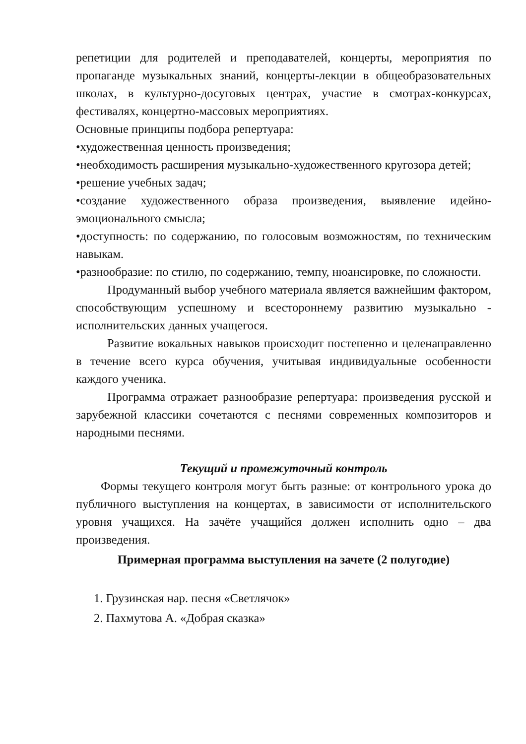репетиции для родителей и преподавателей, концерты, мероприятия по пропаганде музыкальных знаний, концерты-лекции в общеобразовательных школах, в культурно-досуговых центрах, участие в смотрах-конкурсах, фестивалях, концертно-массовых мероприятиях.
Основные принципы подбора репертуара:
•художественная ценность произведения;
•необходимость расширения музыкально-художественного кругозора детей;
•решение учебных задач;
•создание художественного образа произведения, выявление идейно-эмоционального смысла;
•доступность: по содержанию, по голосовым возможностям, по техническим навыкам.
•разнообразие: по стилю, по содержанию, темпу, нюансировке, по сложности.
Продуманный выбор учебного материала является важнейшим фактором, способствующим успешному и всестороннему развитию музыкально - исполнительских данных учащегося.
Развитие вокальных навыков происходит постепенно и целенаправленно в течение всего курса обучения, учитывая индивидуальные особенности каждого ученика.
Программа отражает разнообразие репертуара: произведения русской и зарубежной классики сочетаются с песнями современных композиторов и народными песнями.
Текущий и промежуточный контроль
Формы текущего контроля могут быть разные: от контрольного урока до публичного выступления на концертах, в зависимости от исполнительского уровня учащихся. На зачёте учащийся должен исполнить одно – два произведения.
Примерная программа выступления на зачете (2 полугодие)
1. Грузинская нар. песня «Светлячок»
2. Пахмутова А. «Добрая сказка»